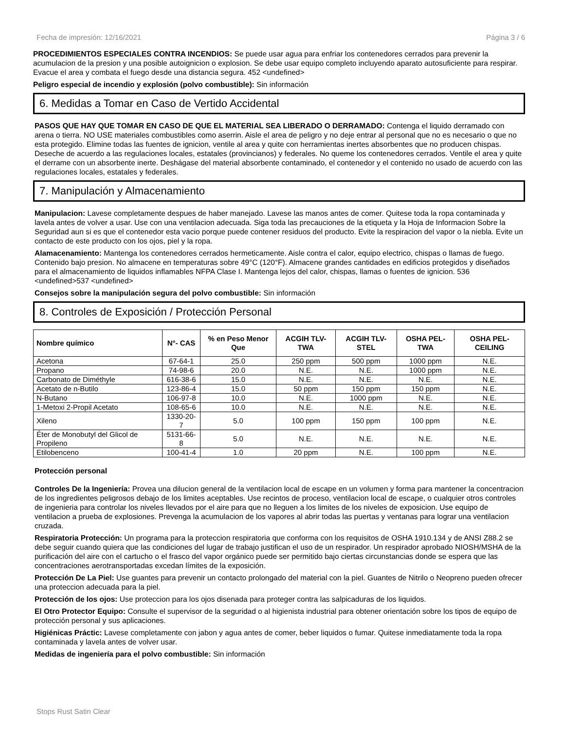Fecha de impresión: 12/16/2021 Página 3 / 6
PROCEDIMIENTOS ESPECIALES CONTRA INCENDIOS: Se puede usar agua para enfriar los contenedores cerrados para prevenir la acumulacion de la presion y una posible autoignicion o explosion. Se debe usar equipo completo incluyendo aparato autosuficiente para respirar. Evacue el area y combata el fuego desde una distancia segura. 452 <undefined>
Peligro especial de incendio y explosión (polvo combustible): Sin información
6. Medidas a Tomar en Caso de Vertido Accidental
PASOS QUE HAY QUE TOMAR EN CASO DE QUE EL MATERIAL SEA LIBERADO O DERRAMADO: Contenga el liquido derramado con arena o tierra. NO USE materiales combustibles como aserrin. Aisle el area de peligro y no deje entrar al personal que no es necesario o que no esta protegido. Elimine todas las fuentes de ignicion, ventile al area y quite con herramientas inertes absorbentes que no producen chispas. Deseche de acuerdo a las regulaciones locales, estatales (provincianos) y federales. No queme los contenedores cerrados. Ventile el area y quite el derrame con un absorbente inerte. Deshágase del material absorbente contaminado, el contenedor y el contenido no usado de acuerdo con las regulaciones locales, estatales y federales.
7. Manipulación y Almacenamiento
Manipulacion: Lavese completamente despues de haber manejado. Lavese las manos antes de comer. Quitese toda la ropa contaminada y lavela antes de volver a usar. Use con una ventilacion adecuada. Siga toda las precauciones de la etiqueta y la Hoja de Informacion Sobre la Seguridad aun si es que el contenedor esta vacio porque puede contener residuos del producto. Evite la respiracion del vapor o la niebla. Evite un contacto de este producto con los ojos, piel y la ropa.
Alamacenamiento: Mantenga los contenedores cerrados hermeticamente. Aisle contra el calor, equipo electrico, chispas o llamas de fuego. Contenido bajo presion. No almacene en temperaturas sobre 49°C (120°F). Almacene grandes cantidades en edificios protegidos y diseñados para el almacenamiento de liquidos inflamables NFPA Clase I. Mantenga lejos del calor, chispas, llamas o fuentes de ignicion. 536 <undefined>537 <undefined>
Consejos sobre la manipulación segura del polvo combustible: Sin información
8. Controles de Exposición / Protección Personal
| Nombre químico | N°- CAS | % en Peso Menor Que | ACGIH TLV-TWA | ACGIH TLV-STEL | OSHA PEL-TWA | OSHA PEL-CEILING |
| --- | --- | --- | --- | --- | --- | --- |
| Acetona | 67-64-1 | 25.0 | 250 ppm | 500 ppm | 1000 ppm | N.E. |
| Propano | 74-98-6 | 20.0 | N.E. | N.E. | 1000 ppm | N.E. |
| Carbonato de Diméthyle | 616-38-6 | 15.0 | N.E. | N.E. | N.E. | N.E. |
| Acetato de n-Butilo | 123-86-4 | 15.0 | 50 ppm | 150 ppm | 150 ppm | N.E. |
| N-Butano | 106-97-8 | 10.0 | N.E. | 1000 ppm | N.E. | N.E. |
| 1-Metoxi 2-Propil Acetato | 108-65-6 | 10.0 | N.E. | N.E. | N.E. | N.E. |
| Xileno | 1330-20-7 | 5.0 | 100 ppm | 150 ppm | 100 ppm | N.E. |
| Éter de Monobutyl del Glicol de Propileno | 5131-66-8 | 5.0 | N.E. | N.E. | N.E. | N.E. |
| Etilobenceno | 100-41-4 | 1.0 | 20 ppm | N.E. | 100 ppm | N.E. |
Protección personal
Controles De la Ingeniería: Provea una dilucion general de la ventilacion local de escape en un volumen y forma para mantener la concentracion de los ingredientes peligrosos debajo de los limites aceptables. Use recintos de proceso, ventilacion local de escape, o cualquier otros controles de ingenieria para controlar los niveles llevados por el aire para que no lleguen a los limites de los niveles de exposicion. Use equipo de ventilacion a prueba de explosiones. Prevenga la acumulacion de los vapores al abrir todas las puertas y ventanas para lograr una ventilacion cruzada.
Respiratoria Protección: Un programa para la proteccion respiratoria que conforma con los requisitos de OSHA 1910.134 y de ANSI Z88.2 se debe seguir cuando quiera que las condiciones del lugar de trabajo justifican el uso de un respirador. Un respirador aprobado NIOSH/MSHA de la purificación del aire con el cartucho o el frasco del vapor orgánico puede ser permitido bajo ciertas circunstancias donde se espera que las concentraciones aerotransportadas excedan límites de la exposición.
Protección De La Piel: Use guantes para prevenir un contacto prolongado del material con la piel. Guantes de Nitrilo o Neopreno pueden ofrecer una proteccion adecuada para la piel.
Protección de los ojos: Use proteccion para los ojos disenada para proteger contra las salpicaduras de los liquidos.
El Otro Protector Equipo: Consulte el supervisor de la seguridad o al higienista industrial para obtener orientación sobre los tipos de equipo de protección personal y sus aplicaciones.
Higiénicas Práctic: Lavese completamente con jabon y agua antes de comer, beber liquidos o fumar. Quitese inmediatamente toda la ropa contaminada y lavela antes de volver usar.
Medidas de ingeniería para el polvo combustible: Sin información
Stops Rust Satin Clear